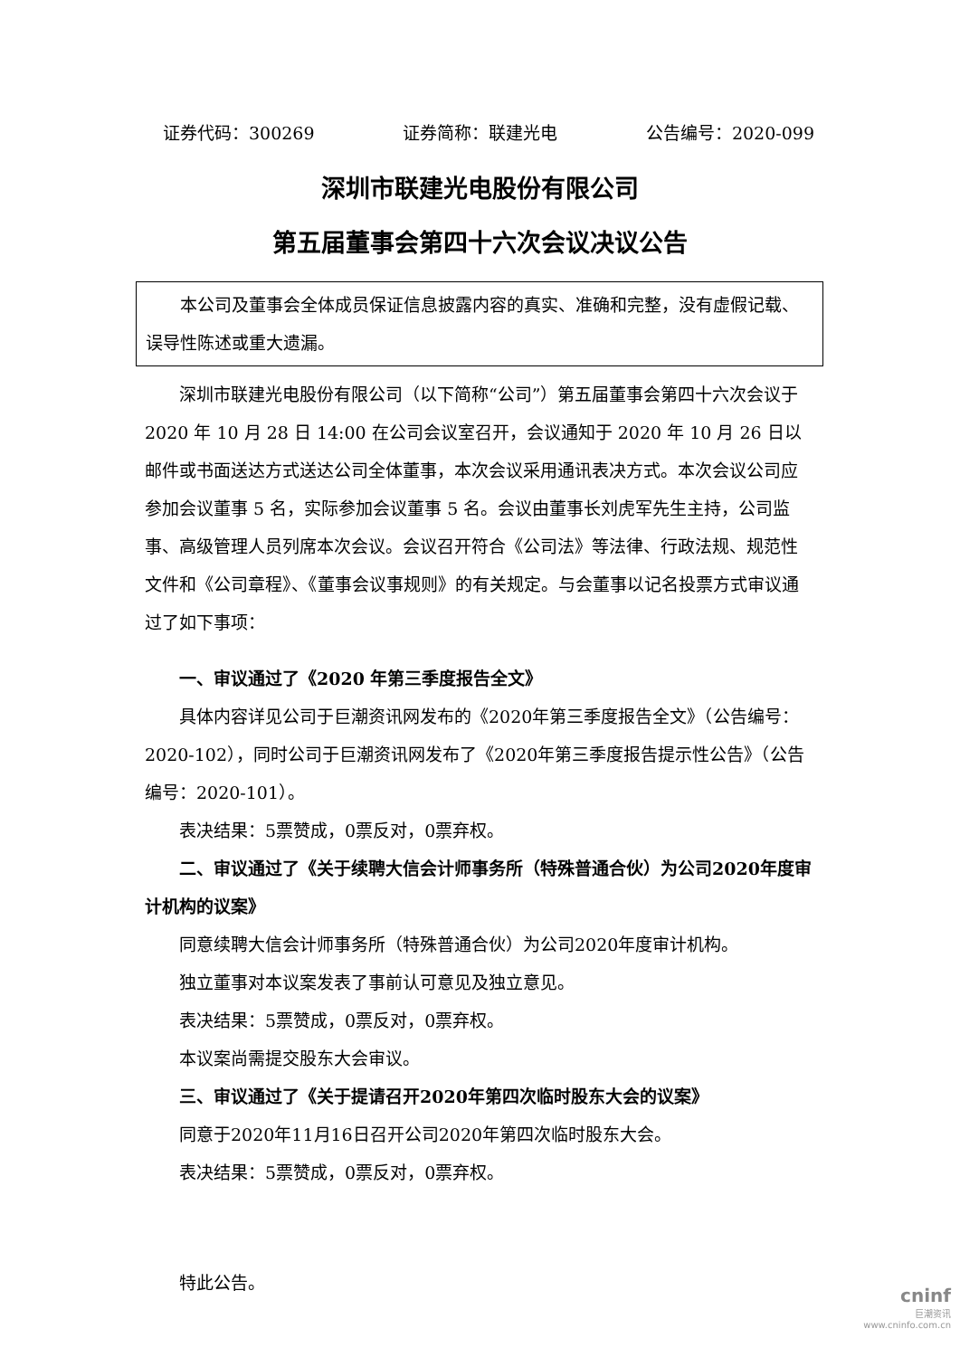证券代码：300269 证券简称：联建光电 公告编号：2020-099
深圳市联建光电股份有限公司
第五届董事会第四十六次会议决议公告
本公司及董事会全体成员保证信息披露内容的真实、准确和完整，没有虚假记载、误导性陈述或重大遗漏。
深圳市联建光电股份有限公司（以下简称“公司”）第五届董事会第四十六次会议于 2020 年 10 月 28 日 14:00 在公司会议室召开，会议通知于 2020 年 10 月 26 日以邮件或书面送达方式送达公司全体董事，本次会议采用通讯表决方式。本次会议公司应参加会议董事 5 名，实际参加会议董事 5 名。会议由董事长刘虎军先生主持，公司监事、高级管理人员列席本次会议。会议召开符合《公司法》等法律、行政法规、规范性文件和《公司章程》、《董事会议事规则》的有关规定。与会董事以记名投票方式审议通过了如下事项：
一、审议通过了《2020 年第三季度报告全文》
具体内容详见公司于巨潮资讯网发布的《2020年第三季度报告全文》（公告编号：2020-102），同时公司于巨潮资讯网发布了《2020年第三季度报告提示性公告》（公告编号：2020-101）。
表决结果：5票赞成，0票反对，0票弃权。
二、审议通过了《关于续聘大信会计师事务所（特殊普通合伙）为公司2020年度审计机构的议案》
同意续聘大信会计师事务所（特殊普通合伙）为公司2020年度审计机构。
独立董事对本议案发表了事前认可意见及独立意见。
表决结果：5票赞成，0票反对，0票弃权。
本议案尚需提交股东大会审议。
三、审议通过了《关于提请召开2020年第四次临时股东大会的议案》
同意于2020年11月16日召开公司2020年第四次临时股东大会。
表决结果：5票赞成，0票反对，0票弃权。
特此公告。
cninf
巨潮资讯
www.cninfo.com.cn